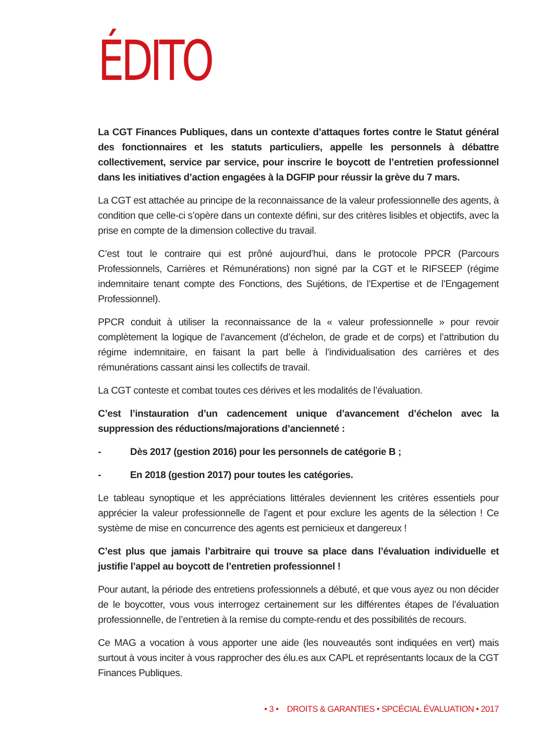ÉDITO
La CGT Finances Publiques, dans un contexte d’attaques fortes contre le Statut général des fonctionnaires et les statuts particuliers, appelle les personnels à débattre collectivement, service par service, pour inscrire le boycott de l’entretien professionnel dans les initiatives d’action engagées à la DGFIP pour réussir la grève du 7 mars.
La CGT est attachée au principe de la reconnaissance de la valeur professionnelle des agents, à condition que celle-ci s’opère dans un contexte défini, sur des critères lisibles et objectifs, avec la prise en compte de la dimension collective du travail.
C’est tout le contraire qui est prôné aujourd’hui, dans le protocole PPCR (Parcours Professionnels, Carrières et Rémunérations) non signé par la CGT et le RIFSEEP (régime indemnitaire tenant compte des Fonctions, des Sujétions, de l’Expertise et de l’Engagement Professionnel).
PPCR conduit à utiliser la reconnaissance de la « valeur professionnelle » pour revoir complètement la logique de l’avancement (d’échelon, de grade et de corps) et l’attribution du régime indemnitaire, en faisant la part belle à l’individualisation des carrières et des rémunérations cassant ainsi les collectifs de travail.
La CGT conteste et combat toutes ces dérives et les modalités de l’évaluation.
C’est l’instauration d’un cadencement unique d’avancement d’échelon avec la suppression des réductions/majorations d’ancienneté :
- Dès 2017 (gestion 2016) pour les personnels de catégorie B ;
- En 2018 (gestion 2017) pour toutes les catégories.
Le tableau synoptique et les appréciations littérales deviennent les critères essentiels pour apprécier la valeur professionnelle de l’agent et pour exclure les agents de la sélection ! Ce système de mise en concurrence des agents est pernicieux et dangereux !
C’est plus que jamais l’arbitraire qui trouve sa place dans l’évaluation individuelle et justifie l’appel au boycott de l’entretien professionnel !
Pour autant, la période des entretiens professionnels a débuté, et que vous ayez ou non décider de le boycotter, vous vous interrogez certainement sur les différentes étapes de l’évaluation professionnelle, de l’entretien à la remise du compte-rendu et des possibilités de recours.
Ce MAG a vocation à vous apporter une aide (les nouveautés sont indiquées en vert) mais surtout à vous inciter à vous rapprocher des élu.es aux CAPL et représentants locaux de la CGT Finances Publiques.
• 3 • DROITS & GARANTIES • SPCÉCIAL ÉVALUATION • 2017